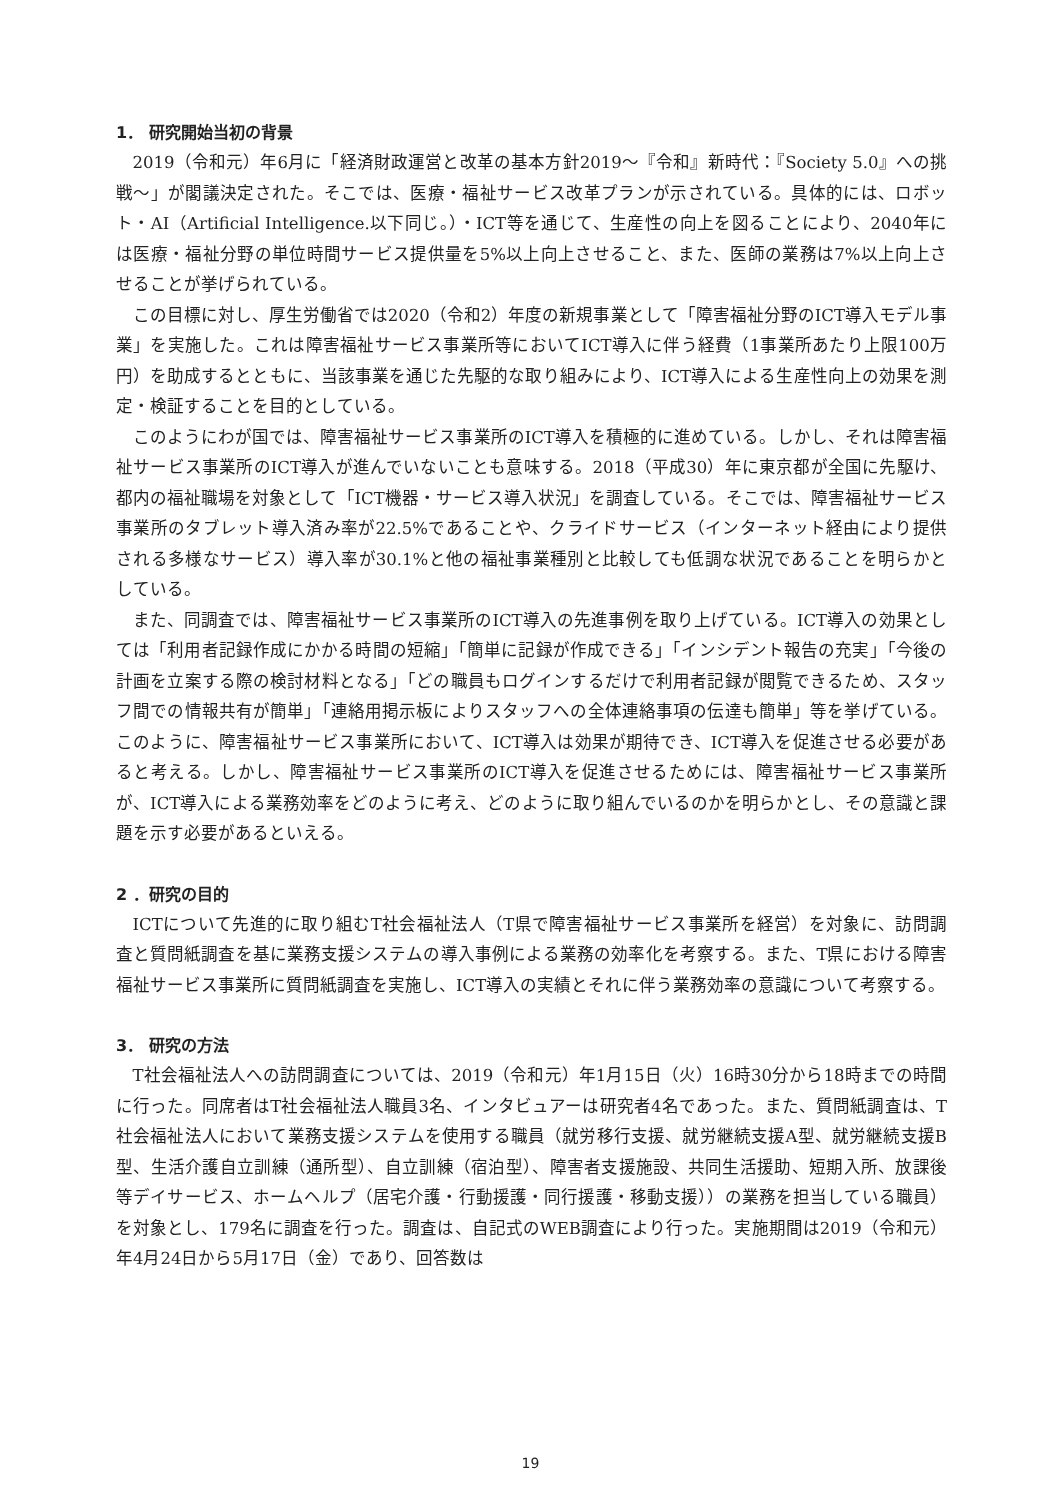1． 研究開始当初の背景
2019（令和元）年6月に「経済財政運営と改革の基本方針2019～『令和』新時代：『Society 5.0』への挑戦～」が閣議決定された。そこでは、医療・福祉サービス改革プランが示されている。具体的には、ロボット・AI（Artificial Intelligence.以下同じ。）・ICT等を通じて、生産性の向上を図ることにより、2040年には医療・福祉分野の単位時間サービス提供量を5%以上向上させること、また、医師の業務は7%以上向上させることが挙げられている。
この目標に対し、厚生労働省では2020（令和2）年度の新規事業として「障害福祉分野のICT導入モデル事業」を実施した。これは障害福祉サービス事業所等においてICT導入に伴う経費（1事業所あたり上限100万円）を助成するとともに、当該事業を通じた先駆的な取り組みにより、ICT導入による生産性向上の効果を測定・検証することを目的としている。
このようにわが国では、障害福祉サービス事業所のICT導入を積極的に進めている。しかし、それは障害福祉サービス事業所のICT導入が進んでいないことも意味する。2018（平成30）年に東京都が全国に先駆け、都内の福祉職場を対象として「ICT機器・サービス導入状況」を調査している。そこでは、障害福祉サービス事業所のタブレット導入済み率が22.5%であることや、クライドサービス（インターネット経由により提供される多様なサービス）導入率が30.1%と他の福祉事業種別と比較しても低調な状況であることを明らかとしている。
また、同調査では、障害福祉サービス事業所のICT導入の先進事例を取り上げている。ICT導入の効果としては「利用者記録作成にかかる時間の短縮」「簡単に記録が作成できる」「インシデント報告の充実」「今後の計画を立案する際の検討材料となる」「どの職員もログインするだけで利用者記録が閲覧できるため、スタッフ間での情報共有が簡単」「連絡用掲示板によりスタッフへの全体連絡事項の伝達も簡単」等を挙げている。このように、障害福祉サービス事業所において、ICT導入は効果が期待でき、ICT導入を促進させる必要があると考える。しかし、障害福祉サービス事業所のICT導入を促進させるためには、障害福祉サービス事業所が、ICT導入による業務効率をどのように考え、どのように取り組んでいるのかを明らかとし、その意識と課題を示す必要があるといえる。
2 ．研究の目的
ICTについて先進的に取り組むT社会福祉法人（T県で障害福祉サービス事業所を経営）を対象に、訪問調査と質問紙調査を基に業務支援システムの導入事例による業務の効率化を考察する。また、T県における障害福祉サービス事業所に質問紙調査を実施し、ICT導入の実績とそれに伴う業務効率の意識について考察する。
3． 研究の方法
T社会福祉法人への訪問調査については、2019（令和元）年1月15日（火）16時30分から18時までの時間に行った。同席者はT社会福祉法人職員3名、インタビュアーは研究者4名であった。また、質問紙調査は、T社会福祉法人において業務支援システムを使用する職員（就労移行支援、就労継続支援A型、就労継続支援B型、生活介護自立訓練（通所型）、自立訓練（宿泊型）、障害者支援施設、共同生活援助、短期入所、放課後等デイサービス、ホームヘルプ（居宅介護・行動援護・同行援護・移動支援））の業務を担当している職員）を対象とし、179名に調査を行った。調査は、自記式のWEB調査により行った。実施期間は2019（令和元）年4月24日から5月17日（金）であり、回答数は
19